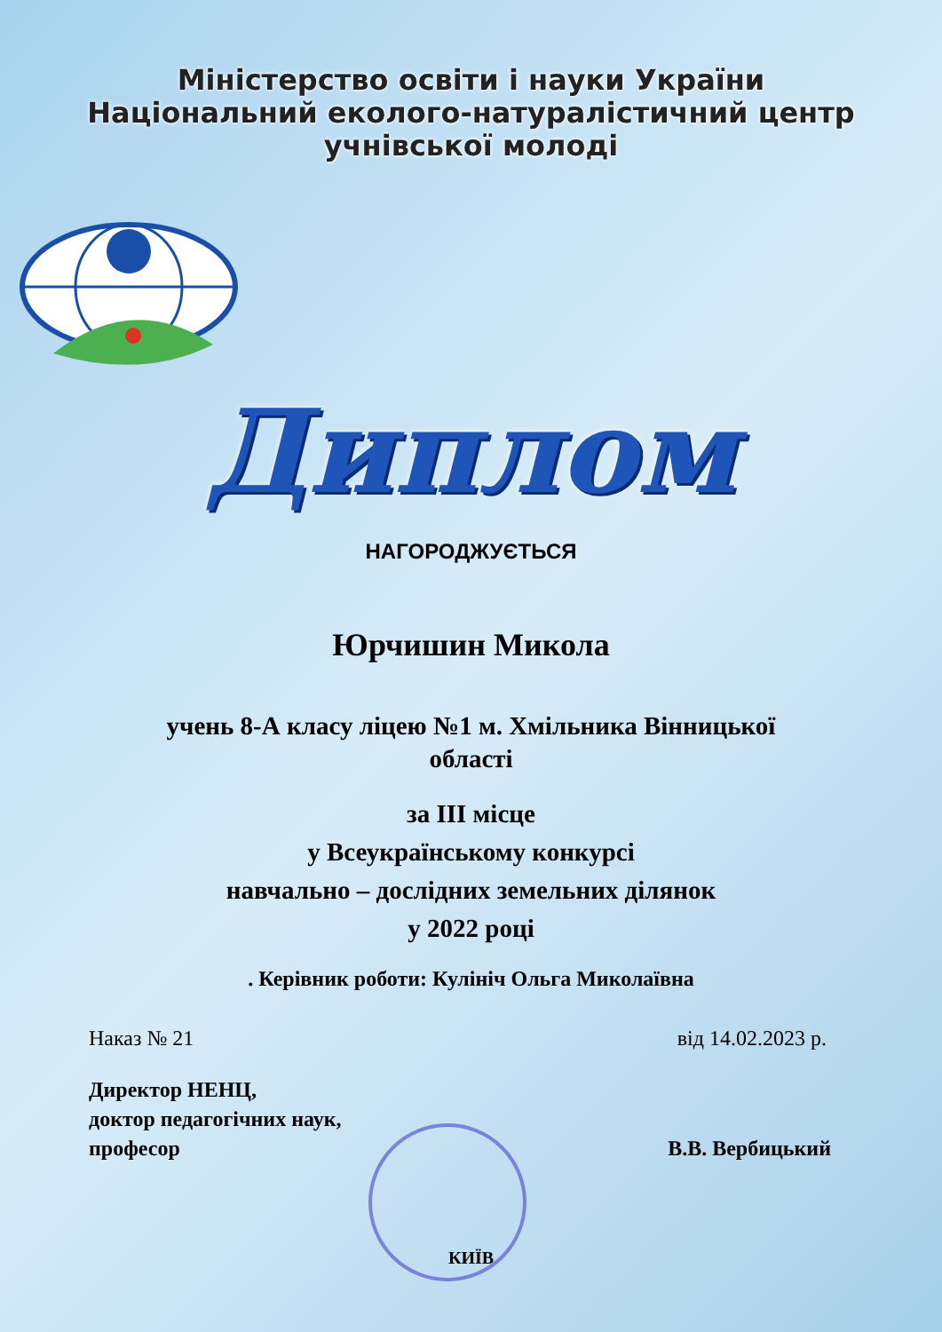Міністерство освіти і науки України
Національний еколого-натуралістичний центр
учнівської молоді
Диплом
НАГОРОДЖУЄТЬСЯ
Юрчишин Микола
учень 8-А класу ліцею №1 м. Хмільника Вінницької
області
за ІІІ місце
у Всеукраїнському конкурсі
навчально – дослідних земельних ділянок
у 2022 році
. Керівник роботи: Кулініч Ольга Миколаївна
Наказ № 21 від 14.02.2023 р.
Директор НЕНЦ,
доктор педагогічних наук,
професор
В.В. Вербицький
КИЇВ